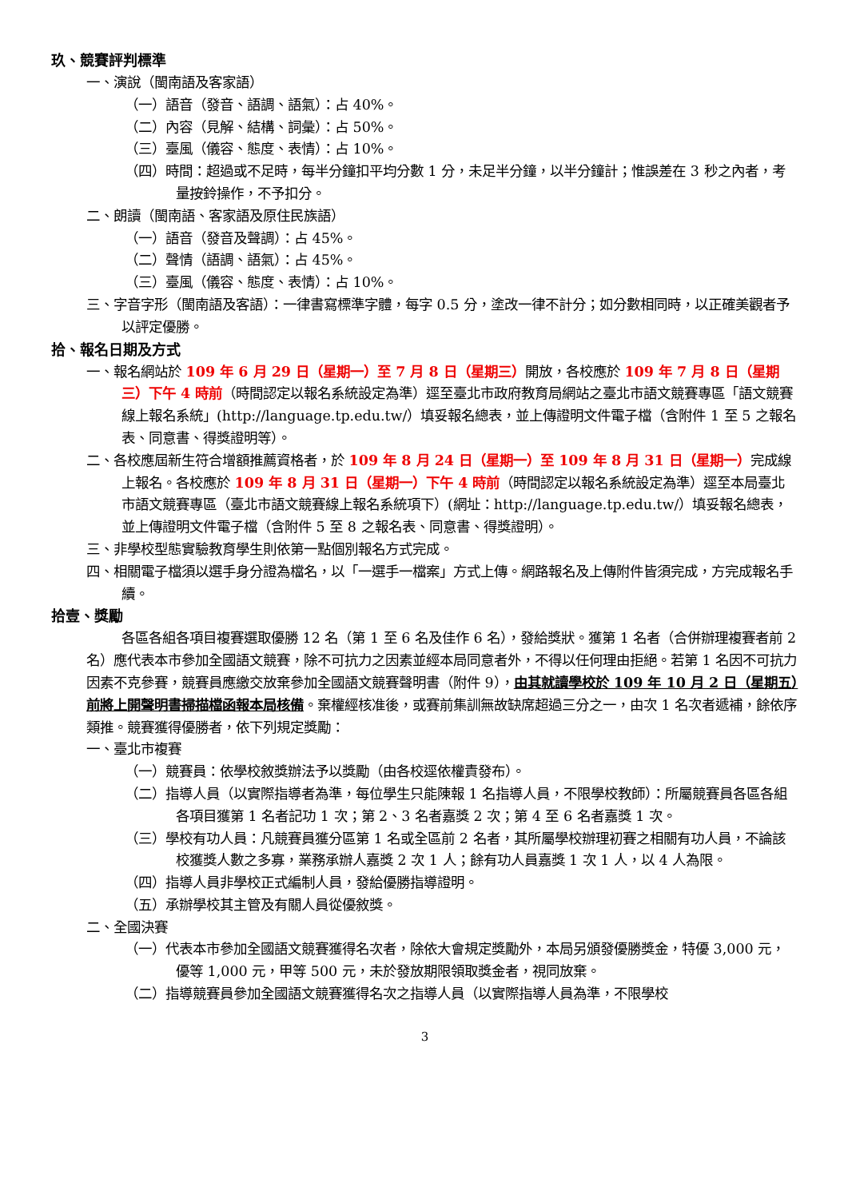玖、競賽評判標準
一、演說（閩南語及客家語）
（一）語音（發音、語調、語氣）：占 40%。
（二）內容（見解、結構、詞彙）：占 50%。
（三）臺風（儀容、態度、表情）：占 10%。
（四）時間：超過或不足時，每半分鐘扣平均分數 1 分，未足半分鐘，以半分鐘計；惟誤差在 3 秒之內者，考量按鈴操作，不予扣分。
二、朗讀（閩南語、客家語及原住民族語）
（一）語音（發音及聲調）：占 45%。
（二）聲情（語調、語氣）：占 45%。
（三）臺風（儀容、態度、表情）：占 10%。
三、字音字形（閩南語及客語）：一律書寫標準字體，每字 0.5 分，塗改一律不計分；如分數相同時，以正確美觀者予以評定優勝。
拾、報名日期及方式
一、報名網站於 109 年 6 月 29 日（星期一）至 7 月 8 日（星期三）開放，各校應於 109 年 7 月 8 日（星期三）下午 4 時前（時間認定以報名系統設定為準）逕至臺北市政府教育局網站之臺北市語文競賽專區「語文競賽線上報名系統」(http://language.tp.edu.tw/）填妥報名總表，並上傳證明文件電子檔（含附件 1 至 5 之報名表、同意書、得獎證明等）。
二、各校應屆新生符合增額推薦資格者，於 109 年 8 月 24 日（星期一）至 109 年 8 月 31 日（星期一）完成線上報名。各校應於 109 年 8 月 31 日（星期一）下午 4 時前（時間認定以報名系統設定為準）逕至本局臺北市語文競賽專區（臺北市語文競賽線上報名系統項下）(網址：http://language.tp.edu.tw/）填妥報名總表，並上傳證明文件電子檔（含附件 5 至 8 之報名表、同意書、得獎證明）。
三、非學校型態實驗教育學生則依第一點個別報名方式完成。
四、相關電子檔須以選手身分證為檔名，以「一選手一檔案」方式上傳。網路報名及上傳附件皆須完成，方完成報名手續。
拾壹、獎勵
各區各組各項目複賽選取優勝 12 名（第 1 至 6 名及佳作 6 名），發給獎狀。獲第 1 名者（合併辦理複賽者前 2 名）應代表本市參加全國語文競賽，除不可抗力之因素並經本局同意者外，不得以任何理由拒絕。若第 1 名因不可抗力因素不克參賽，競賽員應繳交放棄參加全國語文競賽聲明書（附件 9），由其就讀學校於 109 年 10 月 2 日（星期五）前將上開聲明書掃描檔函報本局核備。棄權經核准後，或賽前集訓無故缺席超過三分之一，由次 1 名次者遞補，餘依序類推。競賽獲得優勝者，依下列規定獎勵：
一、臺北市複賽
（一）競賽員：依學校敘獎辦法予以獎勵（由各校逕依權責發布）。
（二）指導人員（以實際指導者為準，每位學生只能陳報 1 名指導人員，不限學校教師）：所屬競賽員各區各組各項目獲第 1 名者記功 1 次；第 2、3 名者嘉獎 2 次；第 4 至 6 名者嘉獎 1 次。
（三）學校有功人員：凡競賽員獲分區第 1 名或全區前 2 名者，其所屬學校辦理初賽之相關有功人員，不論該校獲獎人數之多寡，業務承辦人嘉獎 2 次 1 人；餘有功人員嘉獎 1 次 1 人，以 4 人為限。
（四）指導人員非學校正式編制人員，發給優勝指導證明。
（五）承辦學校其主管及有關人員從優敘獎。
二、全國決賽
（一）代表本市參加全國語文競賽獲得名次者，除依大會規定獎勵外，本局另頒發優勝獎金，特優 3,000 元，優等 1,000 元，甲等 500 元，未於發放期限領取獎金者，視同放棄。
（二）指導競賽員參加全國語文競賽獲得名次之指導人員（以實際指導人員為準，不限學校
3